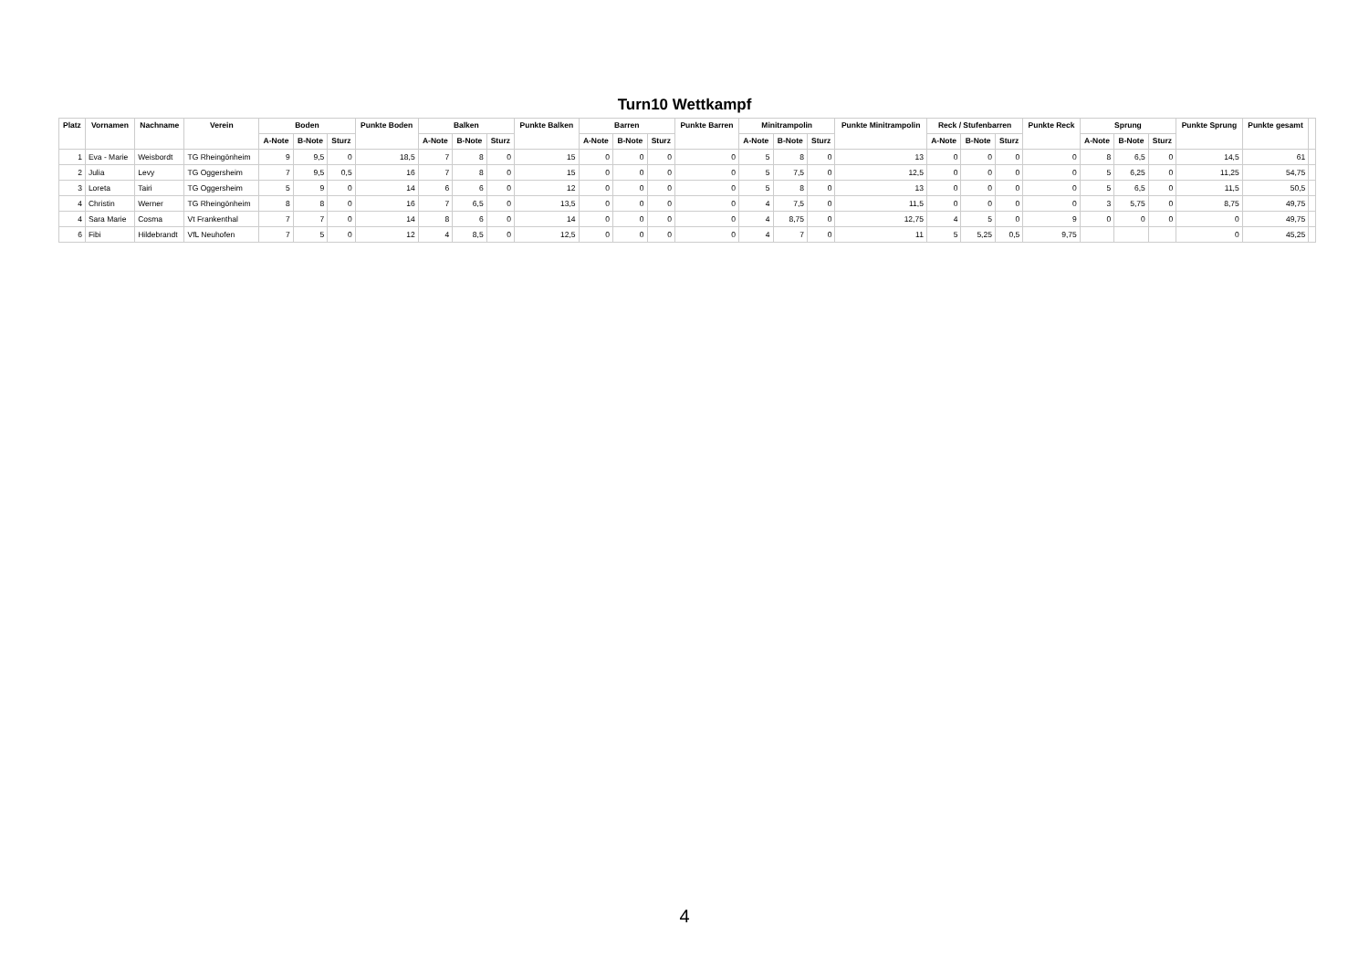Turn10 Wettkampf
| Platz | Vornamen | Nachname | Verein | Boden | | | Punkte Boden | Balken | | | Punkte Balken | Barren | | | Punkte Barren | Minitrampolin | | | Punkte Minitrampolin | Reck / Stufenbarren | | | Punkte Reck | Sprung | | | Punkte Sprung | Punkte gesamt | |
| --- | --- | --- | --- | --- | --- | --- | --- | --- | --- | --- | --- | --- | --- | --- | --- | --- | --- | --- | --- | --- | --- | --- | --- | --- | --- | --- | --- | --- | --- |
| | | | | A-Note | B-Note | Sturz | | A-Note | B-Note | Sturz | | A-Note | B-Note | Sturz | | A-Note | B-Note | Sturz | | A-Note | B-Note | Sturz | | A-Note | B-Note | Sturz | | | |
| 1 | Eva - Marie | Weisbordt | TG Rheingönheim | 9 | 9,5 | 0 | 18,5 | 7 | 8 | 0 | 15 | 0 | 0 | 0 | 0 | 5 | 8 | 0 | 13 | 0 | 0 | 0 | 0 | 8 | 6,5 | 0 | 14,5 | 61 | |
| 2 | Julia | Levy | TG Oggersheim | 7 | 9,5 | 0,5 | 16 | 7 | 8 | 0 | 15 | 0 | 0 | 0 | 0 | 5 | 7,5 | 0 | 12,5 | 0 | 0 | 0 | 0 | 5 | 6,25 | 0 | 11,25 | 54,75 | |
| 3 | Loreta | Tairi | TG Oggersheim | 5 | 9 | 0 | 14 | 6 | 6 | 0 | 12 | 0 | 0 | 0 | 0 | 5 | 8 | 0 | 13 | 0 | 0 | 0 | 0 | 5 | 6,5 | 0 | 11,5 | 50,5 | |
| 4 | Christin | Werner | TG Rheingönheim | 8 | 8 | 0 | 16 | 7 | 6,5 | 0 | 13,5 | 0 | 0 | 0 | 0 | 4 | 7,5 | 0 | 11,5 | 0 | 0 | 0 | 0 | 3 | 5,75 | 0 | 8,75 | 49,75 | |
| 4 | Sara Marie | Cosma | Vt Frankenthal | 7 | 7 | 0 | 14 | 8 | 6 | 0 | 14 | 0 | 0 | 0 | 0 | 4 | 8,75 | 0 | 12,75 | 4 | 5 | 0 | 9 | 0 | 0 | 0 | 0 | 49,75 | |
| 6 | Fibi | Hildebrandt | VfL Neuhofen | 7 | 5 | 0 | 12 | 4 | 8,5 | 0 | 12,5 | 0 | 0 | 0 | 0 | 4 | 7 | 0 | 11 | 5 | 5,25 | 0,5 | 9,75 | | | | 0 | 45,25 | |
4